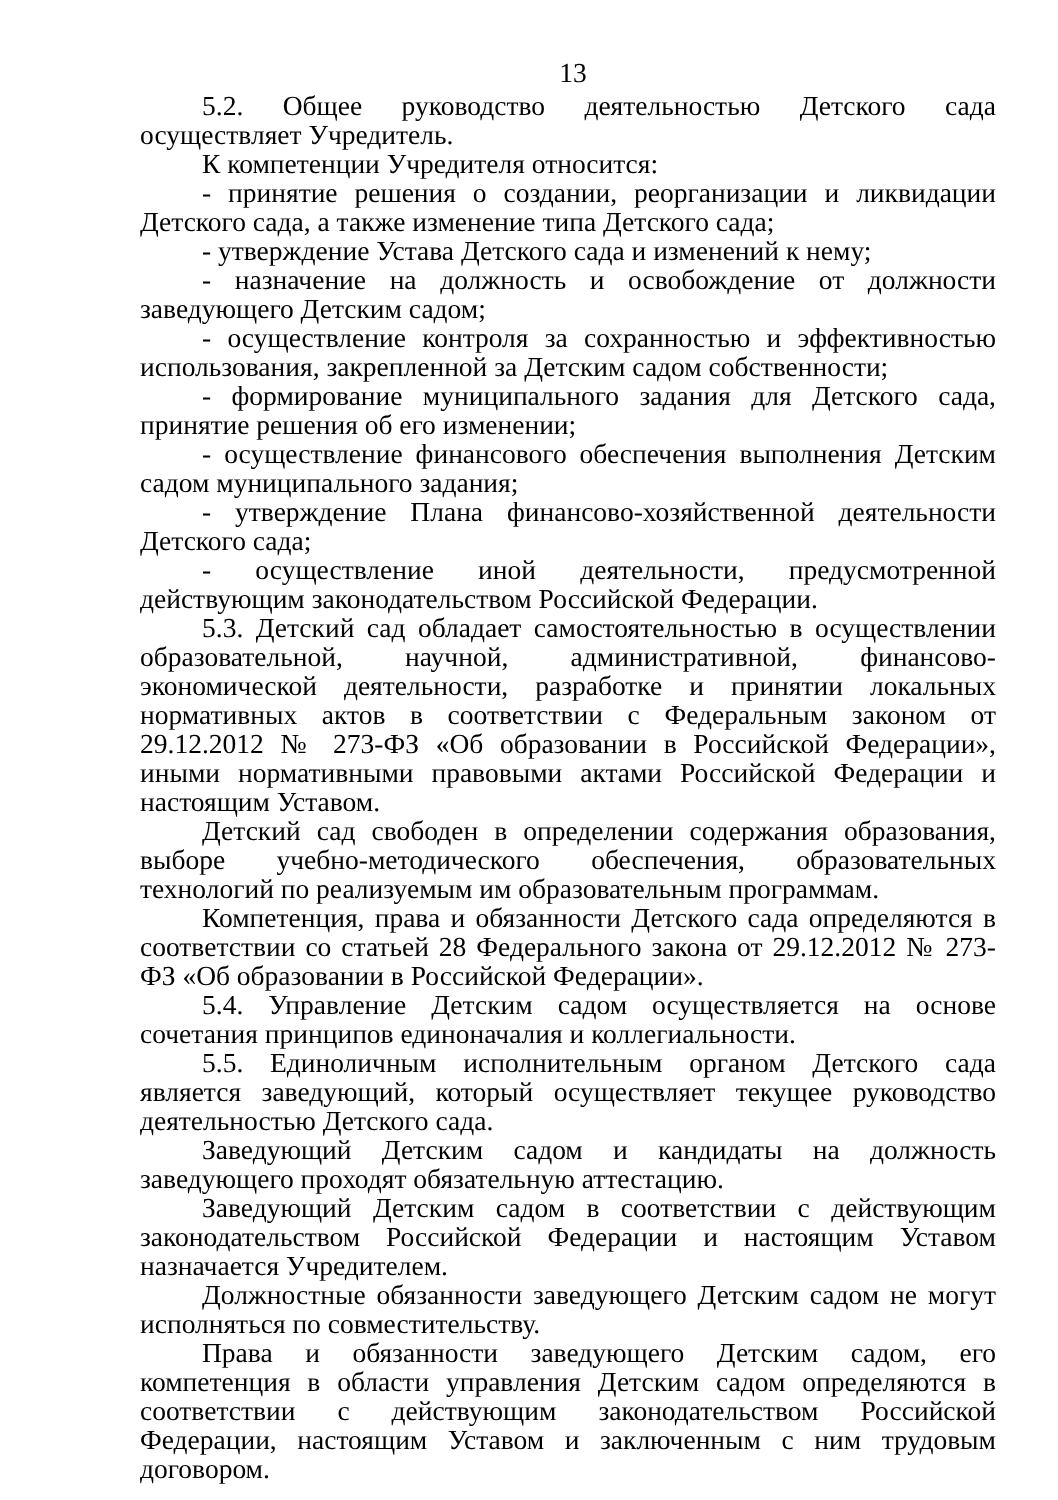13
5.2. Общее руководство деятельностью Детского сада осуществляет Учредитель.
К компетенции Учредителя относится:
- принятие решения о создании, реорганизации и ликвидации Детского сада, а также изменение типа Детского сада;
- утверждение Устава Детского сада и изменений к нему;
- назначение на должность и освобождение от должности заведующего Детским садом;
- осуществление контроля за сохранностью и эффективностью использования, закрепленной за Детским садом собственности;
- формирование муниципального задания для Детского сада, принятие решения об его изменении;
- осуществление финансового обеспечения выполнения Детским садом муниципального задания;
- утверждение Плана финансово-хозяйственной деятельности Детского сада;
- осуществление иной деятельности, предусмотренной действующим законодательством Российской Федерации.
5.3. Детский сад обладает самостоятельностью в осуществлении образовательной, научной, административной, финансово-экономической деятельности, разработке и принятии локальных нормативных актов в соответствии с Федеральным законом от 29.12.2012 № 273-ФЗ «Об образовании в Российской Федерации», иными нормативными правовыми актами Российской Федерации и настоящим Уставом.
Детский сад свободен в определении содержания образования, выборе учебно-методического обеспечения, образовательных технологий по реализуемым им образовательным программам.
Компетенция, права и обязанности Детского сада определяются в соответствии со статьей 28 Федерального закона от 29.12.2012 № 273-ФЗ «Об образовании в Российской Федерации».
5.4. Управление Детским садом осуществляется на основе сочетания принципов единоначалия и коллегиальности.
5.5. Единоличным исполнительным органом Детского сада является заведующий, который осуществляет текущее руководство деятельностью Детского сада.
Заведующий Детским садом и кандидаты на должность заведующего проходят обязательную аттестацию.
Заведующий Детским садом в соответствии с действующим законодательством Российской Федерации и настоящим Уставом назначается Учредителем.
Должностные обязанности заведующего Детским садом не могут исполняться по совместительству.
Права и обязанности заведующего Детским садом, его компетенция в области управления Детским садом определяются в соответствии с действующим законодательством Российской Федерации, настоящим Уставом и заключенным с ним трудовым договором.